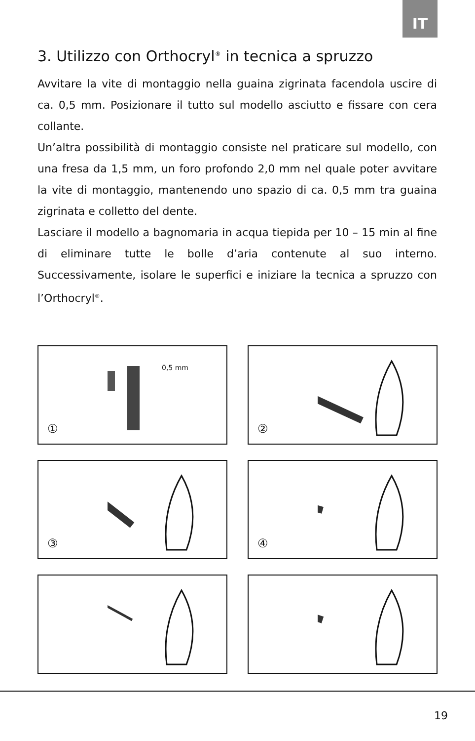IT
3. Utilizzo con Orthocryl<sup>®</sup> in tecnica a spruzzo
Avvitare la vite di montaggio nella guaina zigrinata facendola uscire di ca. 0,5 mm. Posizionare il tutto sul modello asciutto e fissare con cera collante.
Un’altra possibilità di montaggio consiste nel praticare sul modello, con una fresa da 1,5 mm, un foro profondo 2,0 mm nel quale poter avvitare la vite di montaggio, mantenendo uno spazio di ca. 0,5 mm tra guaina zigrinata e colletto del dente.
Lasciare il modello a bagnomaria in acqua tiepida per 10 – 15 min al fine di eliminare tutte le bolle d’aria contenute al suo interno. Successivamente, isolare le superfici e iniziare la tecnica a spruzzo con l’Orthocryl<sup>®</sup>.
0,5 mm
①
②
③
④
19